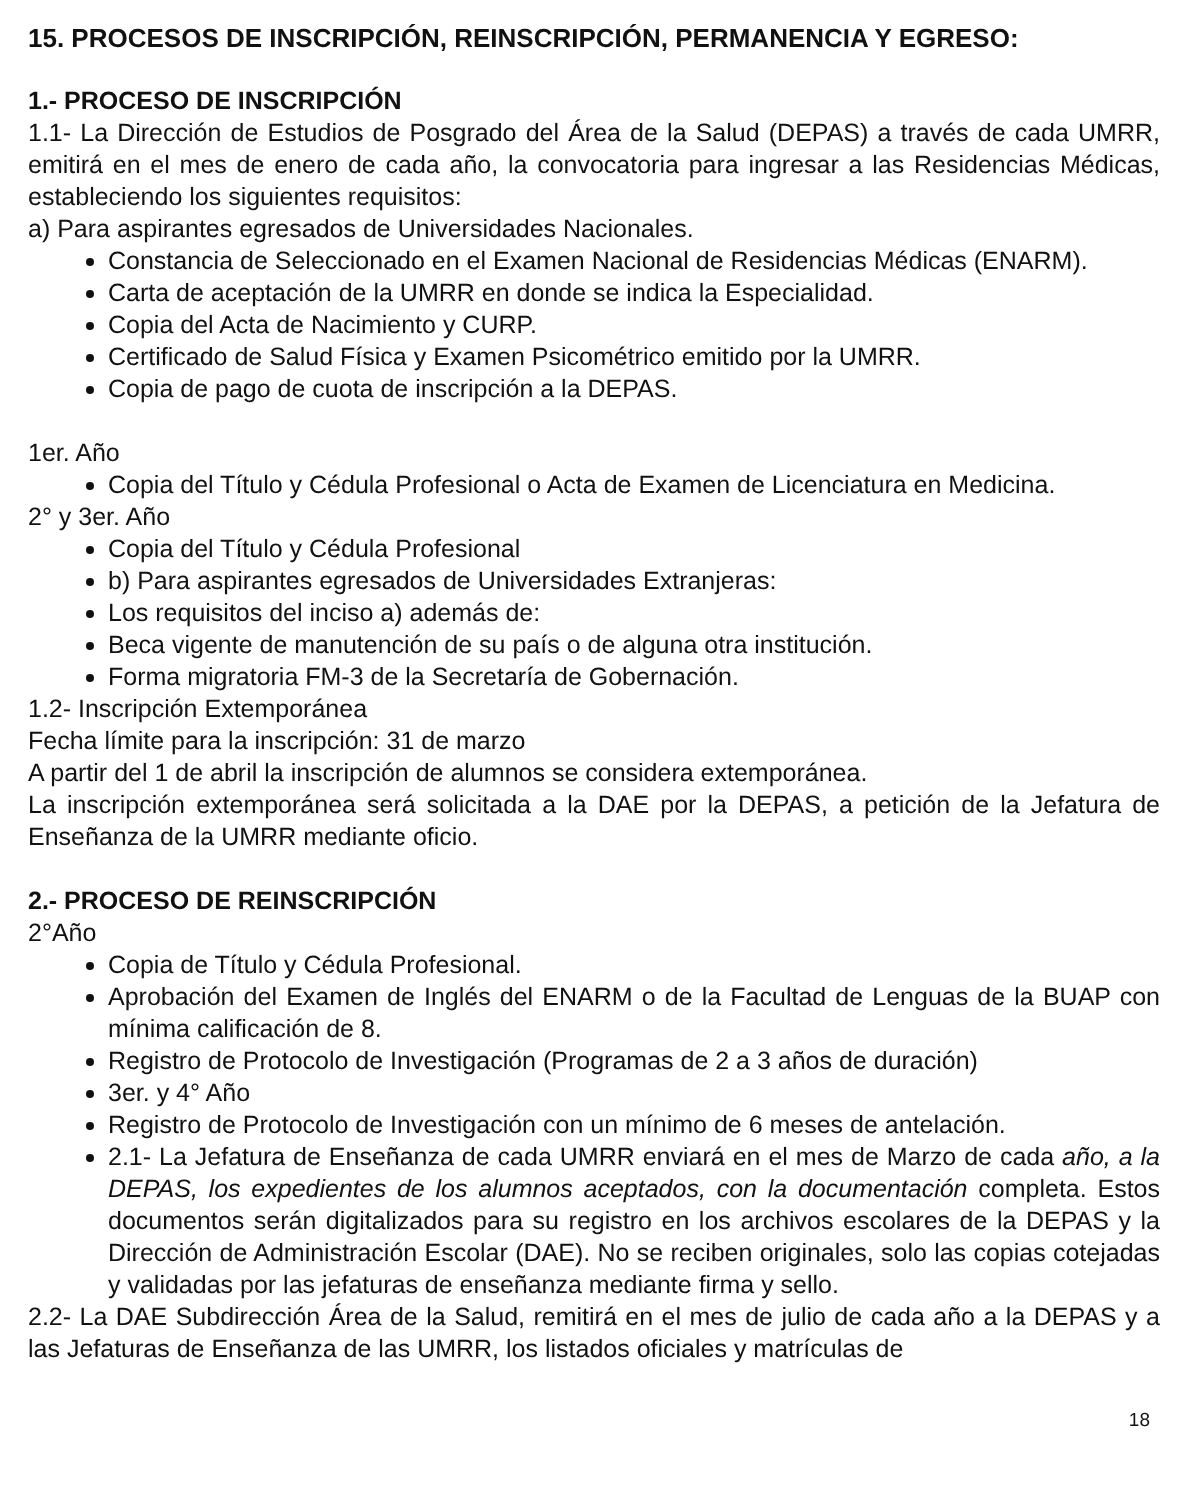15. PROCESOS DE INSCRIPCIÓN, REINSCRIPCIÓN, PERMANENCIA Y EGRESO:
1.- PROCESO DE INSCRIPCIÓN
1.1- La Dirección de Estudios de Posgrado del Área de la Salud (DEPAS) a través de cada UMRR, emitirá en el mes de enero de cada año, la convocatoria para ingresar a las Residencias Médicas, estableciendo los siguientes requisitos:
a) Para aspirantes egresados de Universidades Nacionales.
Constancia de Seleccionado en el Examen Nacional de Residencias Médicas (ENARM).
Carta de aceptación de la UMRR en donde se indica la Especialidad.
Copia del Acta de Nacimiento y CURP.
Certificado de Salud Física y Examen Psicométrico emitido por la UMRR.
Copia de pago de cuota de inscripción a la DEPAS.
1er. Año
Copia del Título y Cédula Profesional o Acta de Examen de Licenciatura en Medicina.
2° y 3er. Año
Copia del Título y Cédula Profesional
b) Para aspirantes egresados de Universidades Extranjeras:
Los requisitos del inciso a) además de:
Beca vigente de manutención de su país o de alguna otra institución.
Forma migratoria FM-3 de la Secretaría de Gobernación.
1.2- Inscripción Extemporánea
Fecha límite para la inscripción: 31 de marzo
A partir del 1 de abril la inscripción de alumnos se considera extemporánea.
La inscripción extemporánea será solicitada a la DAE por la DEPAS, a petición de la Jefatura de Enseñanza de la UMRR mediante oficio.
2.- PROCESO DE REINSCRIPCIÓN
2°Año
Copia de Título y Cédula Profesional.
Aprobación del Examen de Inglés del ENARM o de la Facultad de Lenguas de la BUAP con mínima calificación de 8.
Registro de Protocolo de Investigación (Programas de 2 a 3 años de duración)
3er. y 4° Año
Registro de Protocolo de Investigación con un mínimo de 6 meses de antelación.
2.1- La Jefatura de Enseñanza de cada UMRR enviará en el mes de Marzo de cada año, a la DEPAS, los expedientes de los alumnos aceptados, con la documentación completa. Estos documentos serán digitalizados para su registro en los archivos escolares de la DEPAS y la Dirección de Administración Escolar (DAE). No se reciben originales, solo las copias cotejadas y validadas por las jefaturas de enseñanza mediante firma y sello.
2.2- La DAE Subdirección Área de la Salud, remitirá en el mes de julio de cada año a la DEPAS y a las Jefaturas de Enseñanza de las UMRR, los listados oficiales y matrículas de
18